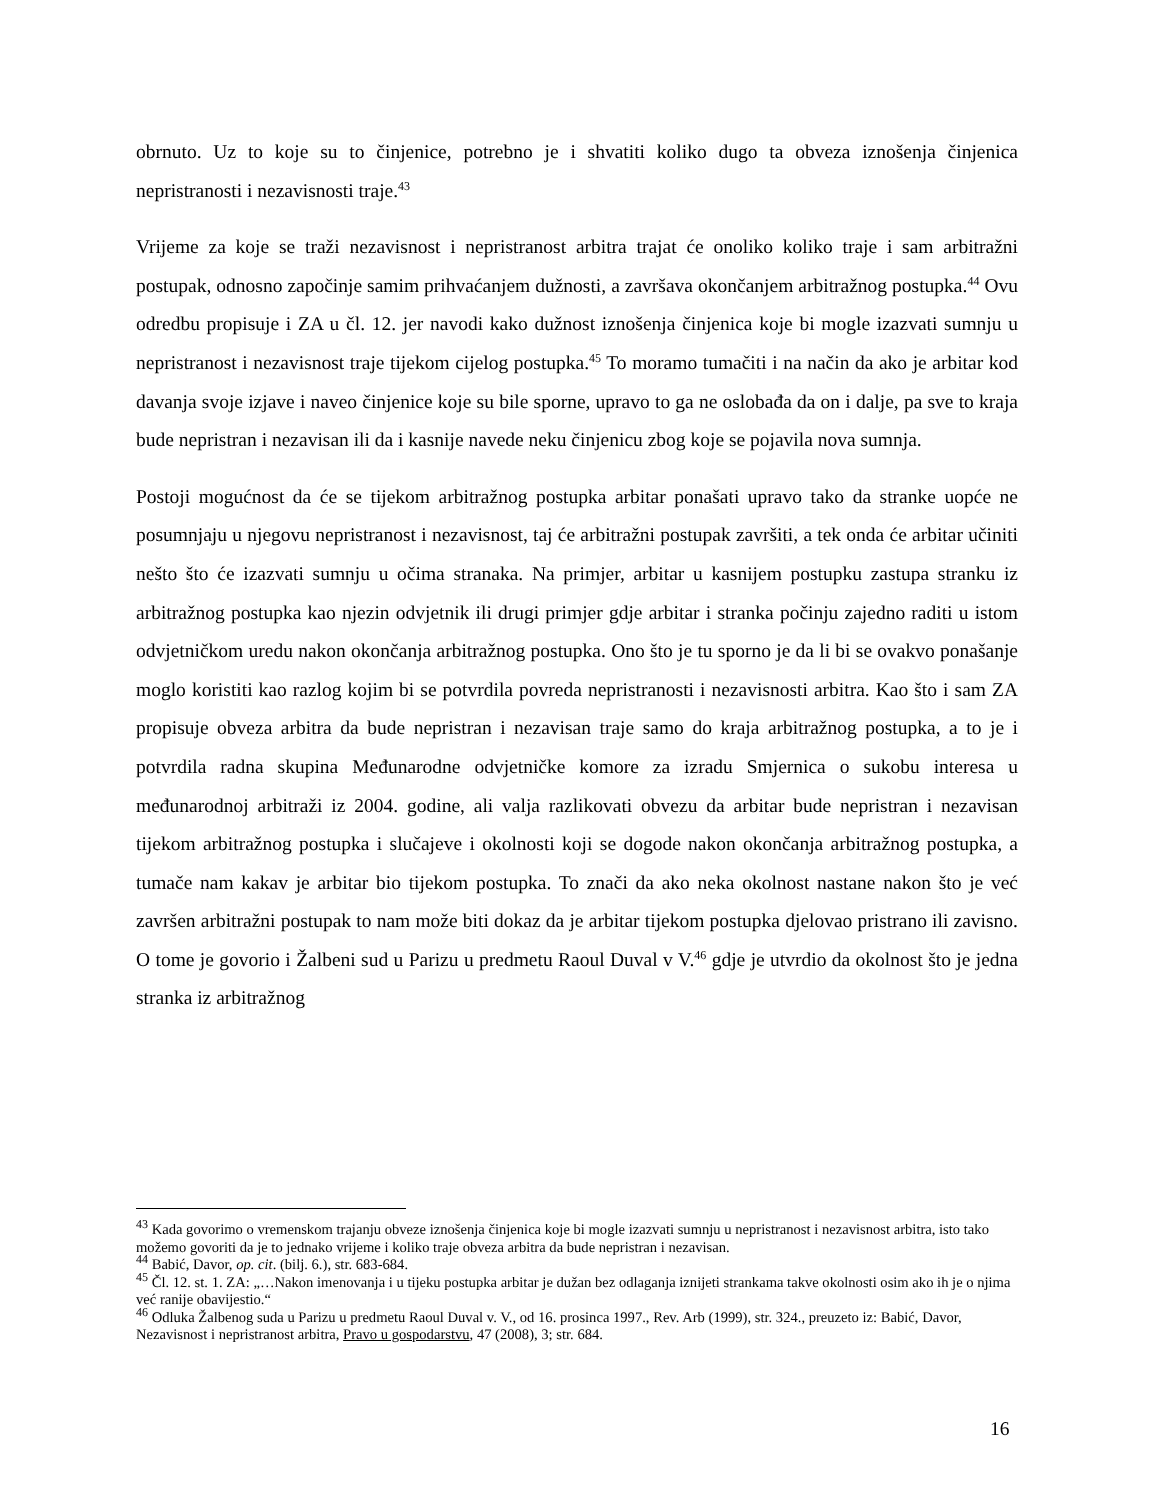obrnuto. Uz to koje su to činjenice, potrebno je i shvatiti koliko dugo ta obveza iznošenja činjenica nepristranosti i nezavisnosti traje.<sup>43</sup>
Vrijeme za koje se traži nezavisnost i nepristranost arbitra trajat će onoliko koliko traje i sam arbitražni postupak, odnosno započinje samim prihvaćanjem dužnosti, a završava okončanjem arbitražnog postupka.<sup>44</sup> Ovu odredbu propisuje i ZA u čl. 12. jer navodi kako dužnost iznošenja činjenica koje bi mogle izazvati sumnju u nepristranost i nezavisnost traje tijekom cijelog postupka.<sup>45</sup> To moramo tumačiti i na način da ako je arbitar kod davanja svoje izjave i naveo činjenice koje su bile sporne, upravo to ga ne oslobađa da on i dalje, pa sve to kraja bude nepristran i nezavisan ili da i kasnije navede neku činjenicu zbog koje se pojavila nova sumnja.
Postoji mogućnost da će se tijekom arbitražnog postupka arbitar ponašati upravo tako da stranke uopće ne posumnjaju u njegovu nepristranost i nezavisnost, taj će arbitražni postupak završiti, a tek onda će arbitar učiniti nešto što će izazvati sumnju u očima stranaka. Na primjer, arbitar u kasnijem postupku zastupa stranku iz arbitražnog postupka kao njezin odvjetnik ili drugi primjer gdje arbitar i stranka počinju zajedno raditi u istom odvjetničkom uredu nakon okončanja arbitražnog postupka. Ono što je tu sporno je da li bi se ovakvo ponašanje moglo koristiti kao razlog kojim bi se potvrdila povreda nepristranosti i nezavisnosti arbitra. Kao što i sam ZA propisuje obveza arbitra da bude nepristran i nezavisan traje samo do kraja arbitražnog postupka, a to je i potvrdila radna skupina Međunarodne odvjetničke komore za izradu Smjernica o sukobu interesa u međunarodnoj arbitraži iz 2004. godine, ali valja razlikovati obvezu da arbitar bude nepristran i nezavisan tijekom arbitražnog postupka i slučajeve i okolnosti koji se dogode nakon okončanja arbitražnog postupka, a tumače nam kakav je arbitar bio tijekom postupka. To znači da ako neka okolnost nastane nakon što je već završen arbitražni postupak to nam može biti dokaz da je arbitar tijekom postupka djelovao pristrano ili zavisno. O tome je govorio i Žalbeni sud u Parizu u predmetu Raoul Duval v V.<sup>46</sup> gdje je utvrdio da okolnost što je jedna stranka iz arbitražnog
<sup>43</sup> Kada govorimo o vremenskom trajanju obveze iznošenja činjenica koje bi mogle izazvati sumnju u nepristranost i nezavisnost arbitra, isto tako možemo govoriti da je to jednako vrijeme i koliko traje obveza arbitra da bude nepristran i nezavisan.
<sup>44</sup> Babić, Davor, op. cit. (bilj. 6.), str. 683-684.
<sup>45</sup> Čl. 12. st. 1. ZA: „…Nakon imenovanja i u tijeku postupka arbitar je dužan bez odlaganja iznijeti strankama takve okolnosti osim ako ih je o njima već ranije obavijestio.“
<sup>46</sup> Odluka Žalbenog suda u Parizu u predmetu Raoul Duval v. V., od 16. prosinca 1997., Rev. Arb (1999), str. 324., preuzeto iz: Babić, Davor, Nezavisnost i nepristranost arbitra, Pravo u gospodarstvu, 47 (2008), 3; str. 684.
16